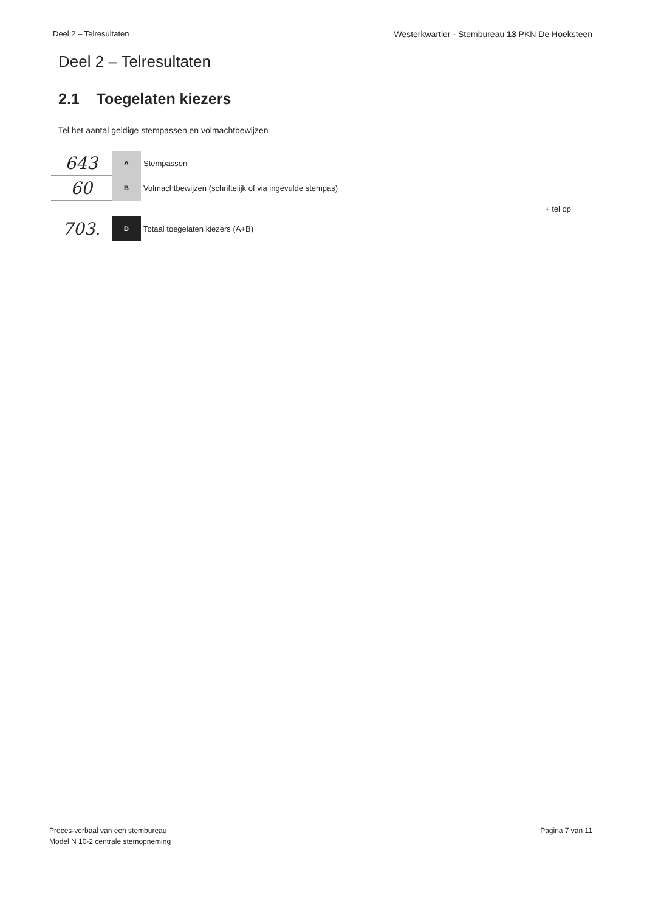Deel 2 – Telresultaten Westerkwartier - Stembureau 13 PKN De Hoeksteen
Deel 2 – Telresultaten
2.1 Toegelaten kiezers
Tel het aantal geldige stempassen en volmachtbewijzen
| 643 | A | Stempassen |
| 60 | B | Volmachtbewijzen (schriftelijk of via ingevulde stempas) |
+ tel op
| 703. | D | Totaal toegelaten kiezers (A+B) |
Proces-verbaal van een stembureau
Model N 10-2 centrale stemopneming
Pagina 7 van 11